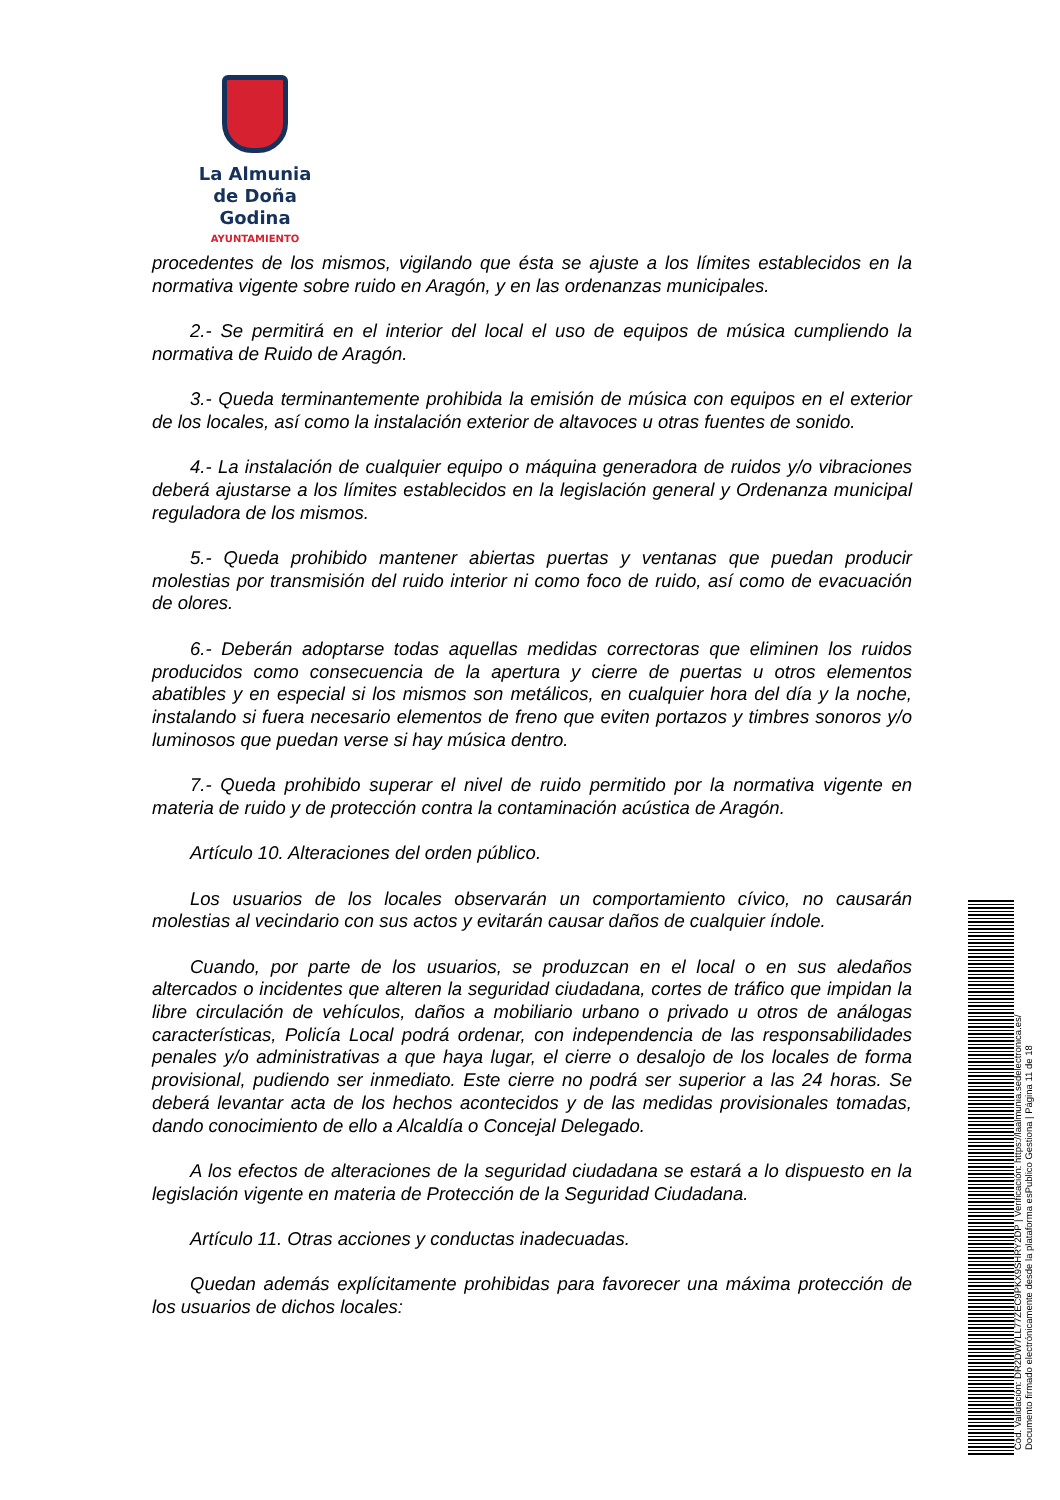La Almunia
de Doña Godina
AYUNTAMIENTO
procedentes de los mismos, vigilando que ésta se ajuste a los límites establecidos en la normativa vigente sobre ruido en Aragón, y en las ordenanzas municipales.
2.- Se permitirá en el interior del local el uso de equipos de música cumpliendo la normativa de Ruido de Aragón.
3.- Queda terminantemente prohibida la emisión de música con equipos en el exterior de los locales, así como la instalación exterior de altavoces u otras fuentes de sonido.
4.- La instalación de cualquier equipo o máquina generadora de ruidos y/o vibraciones deberá ajustarse a los límites establecidos en la legislación general y Ordenanza municipal reguladora de los mismos.
5.- Queda prohibido mantener abiertas puertas y ventanas que puedan producir molestias por transmisión del ruido interior ni como foco de ruido, así como de evacuación de olores.
6.- Deberán adoptarse todas aquellas medidas correctoras que eliminen los ruidos producidos como consecuencia de la apertura y cierre de puertas u otros elementos abatibles y en especial si los mismos son metálicos, en cualquier hora del día y la noche, instalando si fuera necesario elementos de freno que eviten portazos y timbres sonoros y/o luminosos que puedan verse si hay música dentro.
7.- Queda prohibido superar el nivel de ruido permitido por la normativa vigente en materia de ruido y de protección contra la contaminación acústica de Aragón.
Artículo 10. Alteraciones del orden público.
Los usuarios de los locales observarán un comportamiento cívico, no causarán molestias al vecindario con sus actos y evitarán causar daños de cualquier índole.
Cuando, por parte de los usuarios, se produzcan en el local o en sus aledaños altercados o incidentes que alteren la seguridad ciudadana, cortes de tráfico que impidan la libre circulación de vehículos, daños a mobiliario urbano o privado u otros de análogas características, Policía Local podrá ordenar, con independencia de las responsabilidades penales y/o administrativas a que haya lugar, el cierre o desalojo de los locales de forma provisional, pudiendo ser inmediato. Este cierre no podrá ser superior a las 24 horas. Se deberá levantar acta de los hechos acontecidos y de las medidas provisionales tomadas, dando conocimiento de ello a Alcaldía o Concejal Delegado.
A los efectos de alteraciones de la seguridad ciudadana se estará a lo dispuesto en la legislación vigente en materia de Protección de la Seguridad Ciudadana.
Artículo 11. Otras acciones y conductas inadecuadas.
Quedan además explícitamente prohibidas para favorecer una máxima protección de los usuarios de dichos locales:
Cód. Validación: DR2DW7LL77ZEC9PKX9SHRY2DP | Verificación: https://laalmunia.sedelectronica.es/
Documento firmado electrónicamente desde la plataforma esPublico Gestiona | Página 11 de 18